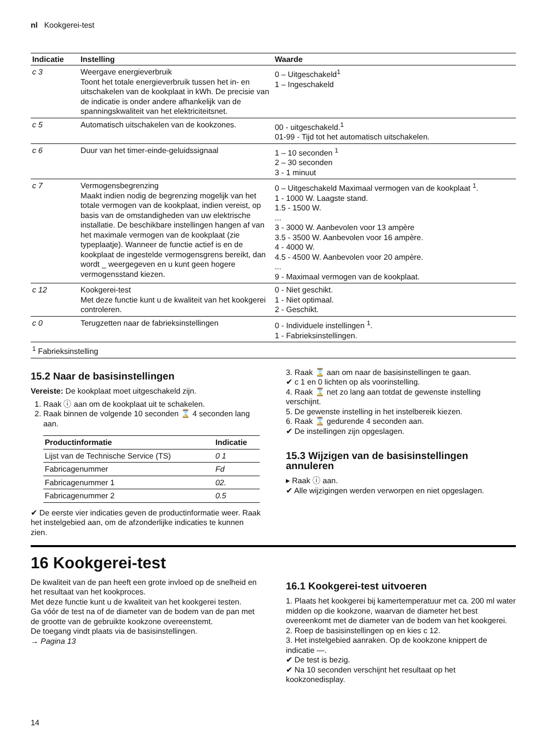nl Kookgerei-test
| Indicatie | Instelling | Waarde |
| --- | --- | --- |
| c 3 | Weergave energieverbruik Toont het totale energieverbruik tussen het in- en uitschakelen van de kookplaat in kWh. De precisie van de indicatie is onder andere afhankelijk van de spanningskwaliteit van het elektriciteitsnet. | 0 – Uitgeschakeld<sup>1</sup> 1 – Ingeschakeld |
| c 5 | Automatisch uitschakelen van de kookzones. | 00 - uitgeschakeld.<sup>1</sup> 01-99 - Tijd tot het automatisch uitschakelen. |
| c 6 | Duur van het timer-einde-geluidssignaal | 1 – 10 seconden <sup>1</sup> 2 – 30 seconden 3 - 1 minuut |
| c 7 | Vermogensbegrenzing Maakt indien nodig de begrenzing mogelijk van het totale vermogen van de kookplaat, indien vereist, op basis van de omstandigheden van uw elektrische installatie. De beschikbare instellingen hangen af van het maximale vermogen van de kookplaat (zie typeplaatje). Wanneer de functie actief is en de kookplaat de ingestelde vermogensgrens bereikt, dan wordt _ weergegeven en u kunt geen hogere vermogensstand kiezen. | 0 – Uitgeschakeld Maximaal vermogen van de kookplaat <sup>1</sup>. 1 - 1000 W. Laagste stand. 1.5 - 1500 W. ... 3 - 3000 W. Aanbevolen voor 13 ampère 3.5 - 3500 W. Aanbevolen voor 16 ampère. 4 - 4000 W. 4.5 - 4500 W. Aanbevolen voor 20 ampère. ... 9 - Maximaal vermogen van de kookplaat. |
| c 12 | Kookgerei-test Met deze functie kunt u de kwaliteit van het kookgerei controleren. | 0 - Niet geschikt. 1 - Niet optimaal. 2 - Geschikt. |
| c 0 | Terugzetten naar de fabrieksinstellingen | 0 - Individuele instellingen <sup>1</sup>. 1 - Fabrieksinstellingen. |
| <sup>1</sup> Fabrieksinstelling | | |
15.2 Naar de basisinstellingen
Vereiste: De kookplaat moet uitgeschakeld zijn.
1. Raak ⓘ aan om de kookplaat uit te schakelen.
2. Raak binnen de volgende 10 seconden ⌛ 4 seconden lang aan.
| Productinformatie | Indicatie |
| --- | --- |
| Lijst van de Technische Service (TS) | 0 1 |
| Fabricagenummer | Fd |
| Fabricagenummer 1 | 02. |
| Fabricagenummer 2 | 0.5 |
✔ De eerste vier indicaties geven de productinformatie weer. Raak het instelgebied aan, om de afzonderlijke indicaties te kunnen zien.
3. Raak ⌛ aan om naar de basisinstellingen te gaan.
✔ c 1 en 0 lichten op als voorinstelling.
4. Raak ⌛ net zo lang aan totdat de gewenste instelling verschijnt.
5. De gewenste instelling in het instelbereik kiezen.
6. Raak ⌛ gedurende 4 seconden aan.
✔ De instellingen zijn opgeslagen.
15.3 Wijzigen van de basisinstellingen annuleren
▸ Raak ⓘ aan.
✔ Alle wijzigingen werden verworpen en niet opgeslagen.
16 Kookgerei-test
De kwaliteit van de pan heeft een grote invloed op de snelheid en het resultaat van het kookproces.
Met deze functie kunt u de kwaliteit van het kookgerei testen.
Ga vóór de test na of de diameter van de bodem van de pan met de grootte van de gebruikte kookzone overeenstemt.
De toegang vindt plaats via de basisinstellingen.
→ Pagina 13
16.1 Kookgerei-test uitvoeren
1. Plaats het kookgerei bij kamertemperatuur met ca. 200 ml water midden op die kookzone, waarvan de diameter het best overeenkomt met de diameter van de bodem van het kookgerei.
2. Roep de basisinstellingen op en kies c 12.
3. Het instelgebied aanraken. Op de kookzone knippert de indicatie —.
✔ De test is bezig.
✔ Na 10 seconden verschijnt het resultaat op het kookzonedisplay.
14